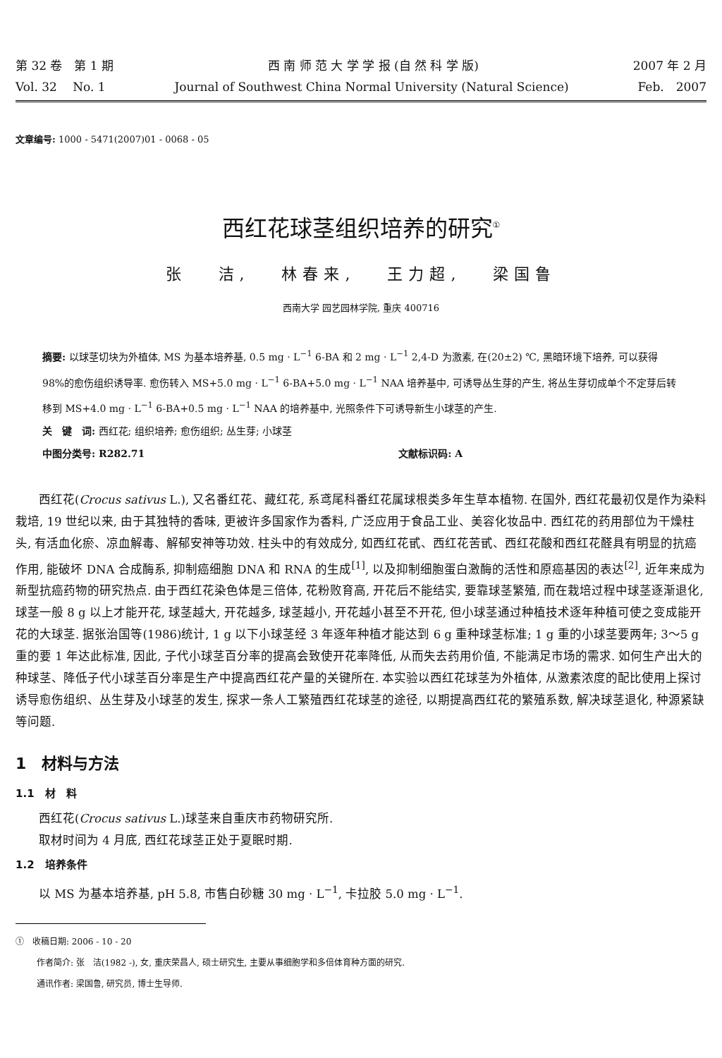第 32 卷　第 1 期 西 南 师 范 大 学 学 报 (自 然 科 学 版) 2007 年 2 月
Vol. 32　 No. 1 Journal of Southwest China Normal University (Natural Science) Feb.　2007
文章编号: 1000 - 5471(2007)01 - 0068 - 05
西红花球茎组织培养的研究<sup>①</sup>
张 洁, 林春来, 王力超, 梁国鲁
西南大学 园艺园林学院, 重庆 400716
摘要: 以球茎切块为外植体, MS 为基本培养基, 0.5 mg · L<sup>−1</sup> 6-BA 和 2 mg · L<sup>−1</sup> 2,4-D 为激素, 在(20±2) ℃, 黑暗环境下培养, 可以获得 98%的愈伤组织诱导率. 愈伤转入 MS+5.0 mg · L<sup>−1</sup> 6-BA+5.0 mg · L<sup>−1</sup> NAA 培养基中, 可诱导丛生芽的产生, 将丛生芽切成单个不定芽后转移到 MS+4.0 mg · L<sup>−1</sup> 6-BA+0.5 mg · L<sup>−1</sup> NAA 的培养基中, 光照条件下可诱导新生小球茎的产生.
关　键　词: 西红花; 组织培养; 愈伤组织; 丛生芽; 小球茎
中图分类号: R282.71 文献标识码: A
西红花(Crocus sativus L.), 又名番红花、藏红花, 系鸢尾科番红花属球根类多年生草本植物. 在国外, 西红花最初仅是作为染料栽培, 19 世纪以来, 由于其独特的香味, 更被许多国家作为香料, 广泛应用于食品工业、美容化妆品中. 西红花的药用部位为干燥柱头, 有活血化瘀、凉血解毒、解郁安神等功效. 柱头中的有效成分, 如西红花甙、西红花苦甙、西红花酸和西红花醛具有明显的抗癌作用, 能破坏 DNA 合成酶系, 抑制癌细胞 DNA 和 RNA 的生成<sup>[1]</sup>, 以及抑制细胞蛋白激酶的活性和原癌基因的表达<sup>[2]</sup>, 近年来成为新型抗癌药物的研究热点. 由于西红花染色体是三倍体, 花粉败育高, 开花后不能结实, 要靠球茎繁殖, 而在栽培过程中球茎逐渐退化, 球茎一般 8 g 以上才能开花, 球茎越大, 开花越多, 球茎越小, 开花越小甚至不开花, 但小球茎通过种植技术逐年种植可使之变成能开花的大球茎. 据张治国等(1986)统计, 1 g 以下小球茎经 3 年逐年种植才能达到 6 g 重种球茎标准; 1 g 重的小球茎要两年; 3～5 g 重的要 1 年达此标准, 因此, 子代小球茎百分率的提高会致使开花率降低, 从而失去药用价值, 不能满足市场的需求. 如何生产出大的种球茎、降低子代小球茎百分率是生产中提高西红花产量的关键所在. 本实验以西红花球茎为外植体, 从激素浓度的配比使用上探讨诱导愈伤组织、丛生芽及小球茎的发生, 探求一条人工繁殖西红花球茎的途径, 以期提高西红花的繁殖系数, 解决球茎退化, 种源紧缺等问题.
1　材料与方法
1.1　材　料
西红花(Crocus sativus L.)球茎来自重庆市药物研究所.
取材时间为 4 月底, 西红花球茎正处于夏眠时期.
1.2　培养条件
以 MS 为基本培养基, pH 5.8, 市售白砂糖 30 mg · L<sup>−1</sup>, 卡拉胶 5.0 mg · L<sup>−1</sup>.
①　收稿日期: 2006 - 10 - 20
作者简介: 张　洁(1982 -), 女, 重庆荣昌人, 硕士研究生, 主要从事细胞学和多倍体育种方面的研究.
通讯作者: 梁国鲁, 研究员, 博士生导师.